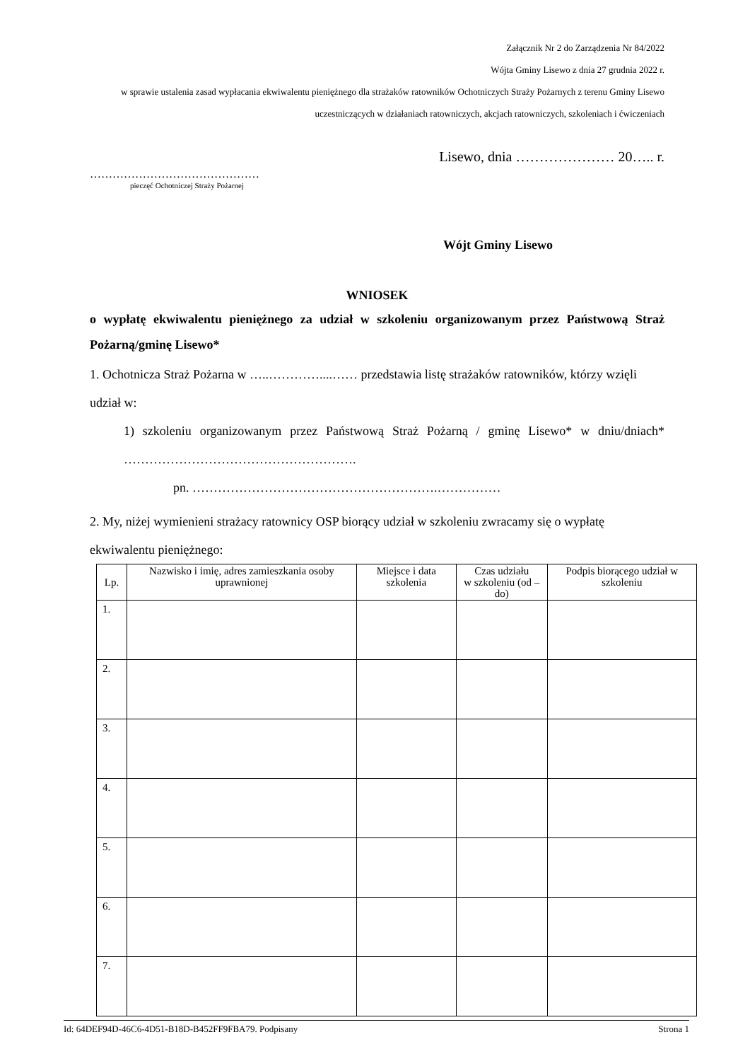Załącznik Nr 2 do Zarządzenia Nr 84/2022
Wójta Gminy Lisewo z dnia 27 grudnia 2022 r.
w sprawie ustalenia zasad wypłacania ekwiwalentu pieniężnego dla strażaków ratowników Ochotniczych Straży Pożarnych z terenu Gminy Lisewo uczestniczących w działaniach ratowniczych, akcjach ratowniczych, szkoleniach i ćwiczeniach
Lisewo, dnia ………………… 20….. r.
………………………………………
pieczęć Ochotniczej Straży Pożarnej
Wójt Gminy Lisewo
WNIOSEK
o wypłatę ekwiwalentu pieniężnego za udział w szkoleniu organizowanym przez Państwową Straż Pożarną/gminę Lisewo*
1. Ochotnicza Straż Pożarna w …..…………....…… przedstawia listę strażaków ratowników, którzy wzięli udział w:
1) szkoleniu organizowanym przez Państwową Straż Pożarną / gminę Lisewo* w dniu/dniach* ……………………………………………….
pn. ………………………………………………….……………
2. My, niżej wymienieni strażacy ratownicy OSP biorący udział w szkoleniu zwracamy się o wypłatę ekwiwalentu pieniężnego:
| Lp. | Nazwisko i imię, adres zamieszkania osoby uprawnionej | Miejsce i data szkolenia | Czas udziału w szkoleniu (od – do) | Podpis biorącego udział w szkoleniu |
| --- | --- | --- | --- | --- |
| 1. | | | | |
| 2. | | | | |
| 3. | | | | |
| 4. | | | | |
| 5. | | | | |
| 6. | | | | |
| 7. | | | | |
Id: 64DEF94D-46C6-4D51-B18D-B452FF9FBA79. Podpisany Strona 1